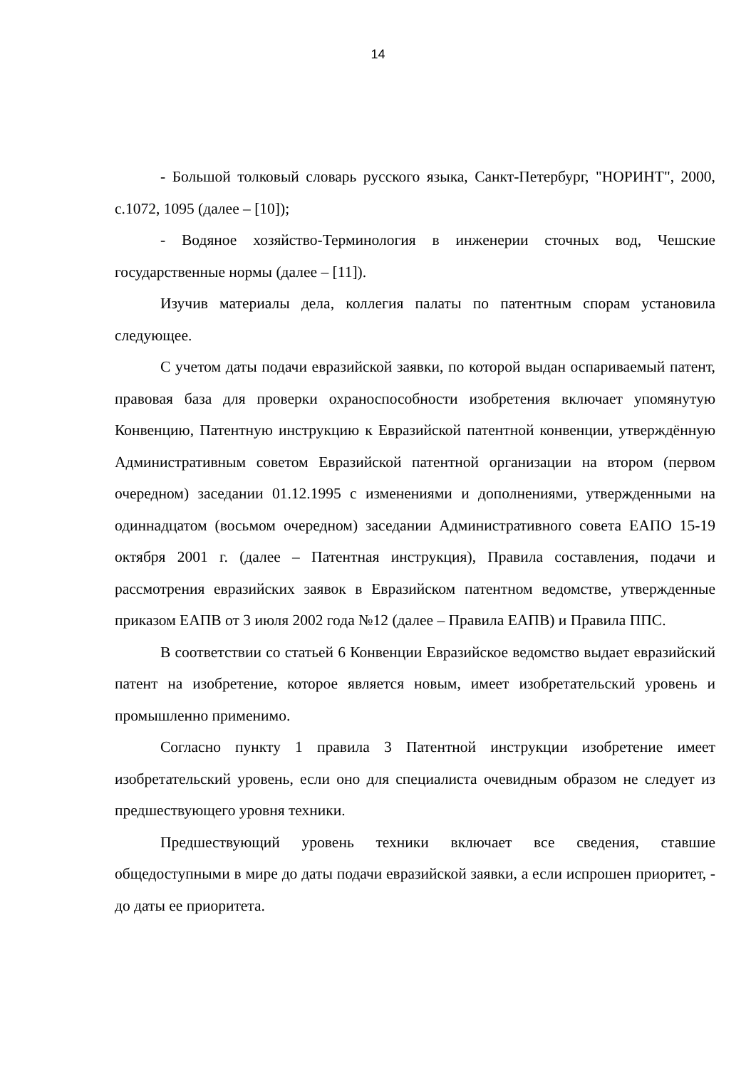14
- Большой толковый словарь русского языка, Санкт-Петербург, "НОРИНТ", 2000, с.1072, 1095 (далее – [10]);
- Водяное хозяйство-Терминология в инженерии сточных вод, Чешские государственные нормы (далее – [11]).
Изучив материалы дела, коллегия палаты по патентным спорам установила следующее.
С учетом даты подачи евразийской заявки, по которой выдан оспариваемый патент, правовая база для проверки охраноспособности изобретения включает упомянутую Конвенцию, Патентную инструкцию к Евразийской патентной конвенции, утверждённую Административным советом Евразийской патентной организации на втором (первом очередном) заседании 01.12.1995 с изменениями и дополнениями, утвержденными на одиннадцатом (восьмом очередном) заседании Административного совета ЕАПО 15-19 октября 2001 г. (далее – Патентная инструкция), Правила составления, подачи и рассмотрения евразийских заявок в Евразийском патентном ведомстве, утвержденные приказом ЕАПВ от 3 июля 2002 года №12 (далее – Правила ЕАПВ) и Правила ППС.
В соответствии со статьей 6 Конвенции Евразийское ведомство выдает евразийский патент на изобретение, которое является новым, имеет изобретательский уровень и промышленно применимо.
Согласно пункту 1 правила 3 Патентной инструкции изобретение имеет изобретательский уровень, если оно для специалиста очевидным образом не следует из предшествующего уровня техники.
Предшествующий уровень техники включает все сведения, ставшие общедоступными в мире до даты подачи евразийской заявки, а если испрошен приоритет, - до даты ее приоритета.